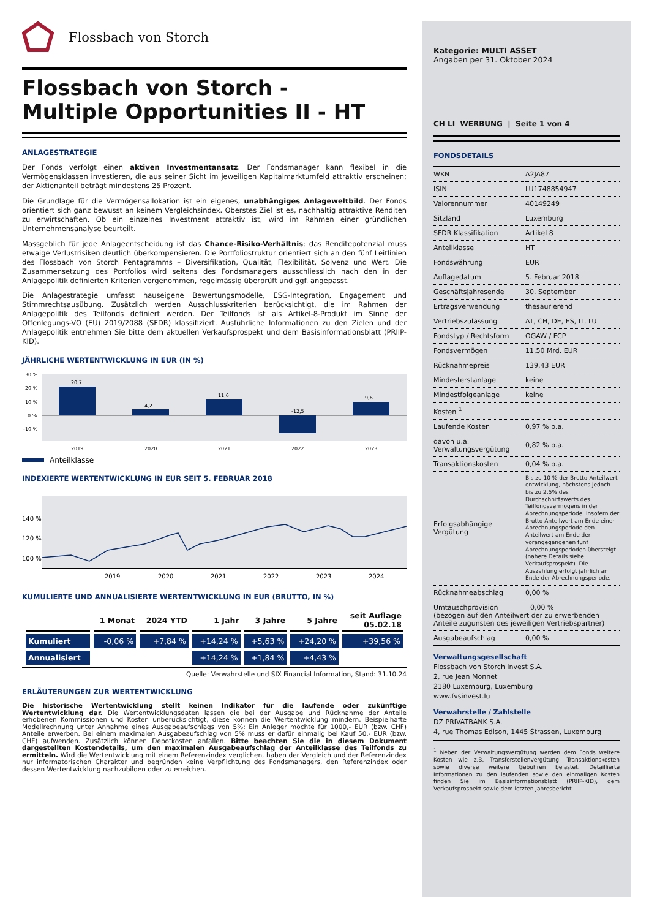Flossbach von Storch
Flossbach von Storch -
Multiple Opportunities II - HT
ANLAGESTRATEGIE
Der Fonds verfolgt einen aktiven Investmentansatz. Der Fondsmanager kann flexibel in die Vermögensklassen investieren, die aus seiner Sicht im jeweiligen Kapitalmarktumfeld attraktiv erscheinen; der Aktienanteil beträgt mindestens 25 Prozent.
Die Grundlage für die Vermögensallokation ist ein eigenes, unabhängiges Anlageweltbild. Der Fonds orientiert sich ganz bewusst an keinem Vergleichsindex. Oberstes Ziel ist es, nachhaltig attraktive Renditen zu erwirtschaften. Ob ein einzelnes Investment attraktiv ist, wird im Rahmen einer gründlichen Unternehmensanalyse beurteilt.
Massgeblich für jede Anlageentscheidung ist das Chance-Risiko-Verhältnis; das Renditepotenzial muss etwaige Verlustrisiken deutlich überkompensieren. Die Portfoliostruktur orientiert sich an den fünf Leitlinien des Flossbach von Storch Pentagramms – Diversifikation, Qualität, Flexibilität, Solvenz und Wert. Die Zusammensetzung des Portfolios wird seitens des Fondsmanagers ausschliesslich nach den in der Anlagepolitik definierten Kriterien vorgenommen, regelmässig überprüft und ggf. angepasst.
Die Anlagestrategie umfasst hauseigene Bewertungsmodelle, ESG-Integration, Engagement und Stimmrechtsausübung. Zusätzlich werden Ausschlusskriterien berücksichtigt, die im Rahmen der Anlagepolitik des Teilfonds definiert werden. Der Teilfonds ist als Artikel-8-Produkt im Sinne der Offenlegungs-VO (EU) 2019/2088 (SFDR) klassifiziert. Ausführliche Informationen zu den Zielen und der Anlagepolitik entnehmen Sie bitte dem aktuellen Verkaufsprospekt und dem Basisinformationsblatt (PRIIP-KID).
JÄHRLICHE WERTENTWICKLUNG IN EUR (IN %)
30 %
20 %
10 %
0 %
-10 %
20,7
4,2
11,6
-12,5
9,6
2019
2020
2021
2022
2023
Anteilklasse
INDEXIERTE WERTENTWICKLUNG IN EUR SEIT 5. FEBRUAR 2018
140 %
120 %
100 %
2019
2020
2021
2022
2023
2024
KUMULIERTE UND ANNUALISIERTE WERTENTWICKLUNG IN EUR (BRUTTO, IN %)
| | 1 Monat | 2024 YTD | 1 Jahr | 3 Jahre | 5 Jahre | seit Auflage 05.02.18 |
| --- | --- | --- | --- | --- | --- | --- |
| Kumuliert | -0,06 % | +7,84 % | +14,24 % | +5,63 % | +24,20 % | +39,56 % |
| Annualisiert | | | +14,24 % | +1,84 % | +4,43 % | |
Quelle: Verwahrstelle und SIX Financial Information, Stand: 31.10.24
ERLÄUTERUNGEN ZUR WERTENTWICKLUNG
Die historische Wertentwicklung stellt keinen Indikator für die laufende oder zukünftige Wertentwicklung dar. Die Wertentwicklungsdaten lassen die bei der Ausgabe und Rücknahme der Anteile erhobenen Kommissionen und Kosten unberücksichtigt, diese können die Wertentwicklung mindern. Beispielhafte Modellrechnung unter Annahme eines Ausgabeaufschlags von 5%: Ein Anleger möchte für 1000,- EUR (bzw. CHF) Anteile erwerben. Bei einem maximalen Ausgabeaufschlag von 5% muss er dafür einmalig bei Kauf 50,- EUR (bzw. CHF) aufwenden. Zusätzlich können Depotkosten anfallen. Bitte beachten Sie die in diesem Dokument dargestellten Kostendetails, um den maximalen Ausgabeaufschlag der Anteilklasse des Teilfonds zu ermitteln. Wird die Wertentwicklung mit einem Referenzindex verglichen, haben der Vergleich und der Referenzindex nur informatorischen Charakter und begründen keine Verpflichtung des Fondsmanagers, den Referenzindex oder dessen Wertentwicklung nachzubilden oder zu erreichen.
Kategorie: MULTI ASSET
Angaben per 31. Oktober 2024
CH LI WERBUNG | Seite 1 von 4
FONDSDETAILS
| WKN | A2JA87 |
| ISIN | LU1748854947 |
| Valorennummer | 40149249 |
| Sitzland | Luxemburg |
| SFDR Klassifikation | Artikel 8 |
| Anteilklasse | HT |
| Fondswährung | EUR |
| Auflagedatum | 5. Februar 2018 |
| Geschäftsjahresende | 30. September |
| Ertragsverwendung | thesaurierend |
| Vertriebszulassung | AT, CH, DE, ES, LI, LU |
| Fondstyp / Rechtsform | OGAW / FCP |
| Fondsvermögen | 11,50 Mrd. EUR |
| Rücknahmepreis | 139,43 EUR |
| Mindesterstanlage | keine |
| Mindestfolgeanlage | keine |
| Kosten <sup>1</sup> | |
| Laufende Kosten | 0,97 % p.a. |
| davon u.a. Verwaltungsvergütung | 0,82 % p.a. |
| Transaktionskosten | 0,04 % p.a. |
| Erfolgsabhängige Vergütung | Bis zu 10 % der Brutto-Anteilwert­entwicklung, höchstens jedoch bis zu 2,5% des Durchschnittswerts des Teilfondsvermögens in der Abrech­nungsperiode, insofern der Brutto-Anteilwert am Ende einer Abrech­nungsperiode den Anteilwert am Ende der vorangegangenen fünf Abrechnungsperioden übersteigt (nähere Details siehe Verkaufspro­spekt). Die Auszahlung erfolgt jähr­lich am Ende der Abrechnungsperi­ode. |
| Rücknahmeabschlag | 0,00 % |
| Umtauschprovision 0,00 % (bezogen auf den Anteilwert der zu erwerbenden Anteile zugunsten des jeweiligen Vertriebspartner) | |
| Ausgabeaufschlag | 0,00 % |
Verwaltungsgesellschaft
Flossbach von Storch Invest S.A.
2, rue Jean Monnet
2180 Luxemburg, Luxemburg
www.fvsinvest.lu
Verwahrstelle / Zahlstelle
DZ PRIVATBANK S.A.
4, rue Thomas Edison, 1445 Strassen, Luxemburg
<sup>1</sup> Neben der Verwaltungsvergütung werden dem Fonds weitere Kosten wie z.B. Transferstellenvergütung, Transaktionskosten sowie diverse weitere Gebühren belastet. Detaillierte Informationen zu den laufenden sowie den einmaligen Kosten finden Sie im Basisinformationsblatt (PRIIP-KID), dem Verkaufsprospekt sowie dem letzten Jahresbericht.